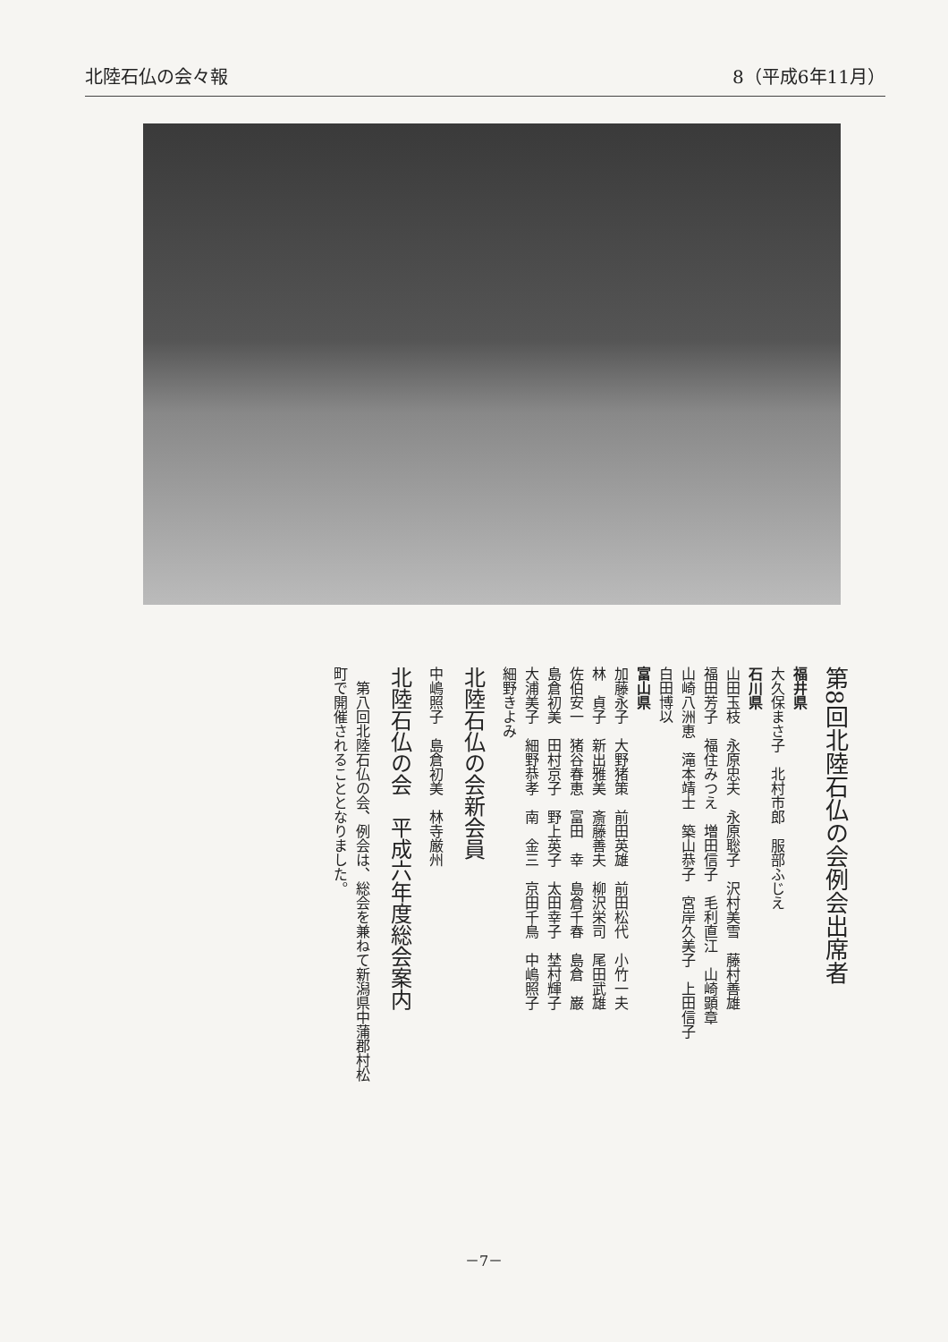北陸石仏の会々報 8（平成6年11月）
第8回北陸石仏の会例会出席者
福井県
大久保まさ子　北村市郎　服部ふじえ
石川県
山田玉枝　永原忠夫　永原聡子　沢村美雪　藤村善雄
福田芳子　福住みつえ　増田信子　毛利直江　山崎顕章
山崎八洲恵　滝本靖士　築山恭子　宮岸久美子　上田信子
白田博以
富山県
加藤永子　大野猪策　前田英雄　前田松代　小竹一夫
林　貞子　新出雅美　斎藤善夫　柳沢栄司　尾田武雄
佐伯安一　猪谷春恵　富田　幸　島倉千春　島倉　巌
島倉初美　田村京子　野上英子　太田幸子　埜村輝子
大浦美子　細野恭孝　南　金三　京田千鳥　中嶋照子
細野きよみ
北陸石仏の会新会員
中嶋照子　島倉初美　林寺厳州
北陸石仏の会　平成六年度総会案内
　第八回北陸石仏の会、例会は、総会を兼ねて新潟県中蒲郡村松
町で開催されることとなりました。
－7－